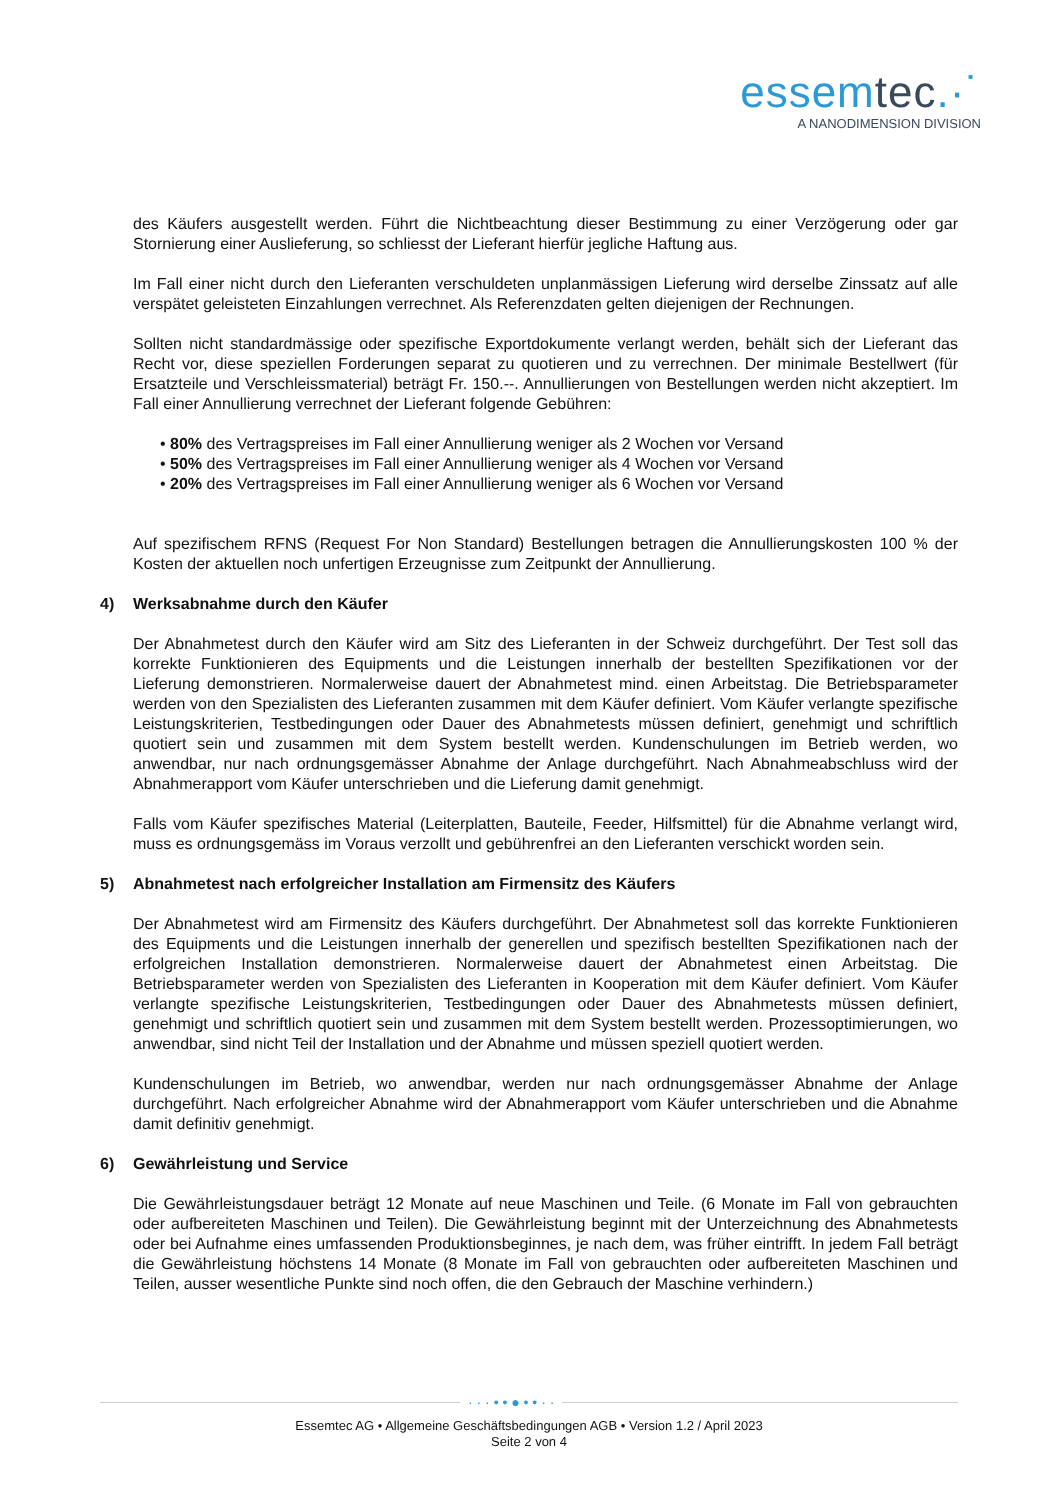essemtec.·˙
A NANODIMENSION DIVISION
des Käufers ausgestellt werden. Führt die Nichtbeachtung dieser Bestimmung zu einer Verzögerung oder gar Stornierung einer Auslieferung, so schliesst der Lieferant hierfür jegliche Haftung aus.
Im Fall einer nicht durch den Lieferanten verschuldeten unplanmässigen Lieferung wird derselbe Zinssatz auf alle verspätet geleisteten Einzahlungen verrechnet. Als Referenzdaten gelten diejenigen der Rechnungen.
Sollten nicht standardmässige oder spezifische Exportdokumente verlangt werden, behält sich der Lieferant das Recht vor, diese speziellen Forderungen separat zu quotieren und zu verrechnen. Der minimale Bestellwert (für Ersatzteile und Verschleissmaterial) beträgt Fr. 150.--. Annullierungen von Bestellungen werden nicht akzeptiert. Im Fall einer Annullierung verrechnet der Lieferant folgende Gebühren:
• 80% des Vertragspreises im Fall einer Annullierung weniger als 2 Wochen vor Versand
• 50% des Vertragspreises im Fall einer Annullierung weniger als 4 Wochen vor Versand
• 20% des Vertragspreises im Fall einer Annullierung weniger als 6 Wochen vor Versand
Auf spezifischem RFNS (Request For Non Standard) Bestellungen betragen die Annullierungskosten 100 % der Kosten der aktuellen noch unfertigen Erzeugnisse zum Zeitpunkt der Annullierung.
4) Werksabnahme durch den Käufer
Der Abnahmetest durch den Käufer wird am Sitz des Lieferanten in der Schweiz durchgeführt. Der Test soll das korrekte Funktionieren des Equipments und die Leistungen innerhalb der bestellten Spezifikationen vor der Lieferung demonstrieren. Normalerweise dauert der Abnahmetest mind. einen Arbeitstag. Die Betriebsparameter werden von den Spezialisten des Lieferanten zusammen mit dem Käufer definiert. Vom Käufer verlangte spezifische Leistungskriterien, Testbedingungen oder Dauer des Abnahmetests müssen definiert, genehmigt und schriftlich quotiert sein und zusammen mit dem System bestellt werden. Kundenschulungen im Betrieb werden, wo anwendbar, nur nach ordnungsgemässer Abnahme der Anlage durchgeführt. Nach Abnahmeabschluss wird der Abnahmerapport vom Käufer unterschrieben und die Lieferung damit genehmigt.
Falls vom Käufer spezifisches Material (Leiterplatten, Bauteile, Feeder, Hilfsmittel) für die Abnahme verlangt wird, muss es ordnungsgemäss im Voraus verzollt und gebührenfrei an den Lieferanten verschickt worden sein.
5) Abnahmetest nach erfolgreicher Installation am Firmensitz des Käufers
Der Abnahmetest wird am Firmensitz des Käufers durchgeführt. Der Abnahmetest soll das korrekte Funktionieren des Equipments und die Leistungen innerhalb der generellen und spezifisch bestellten Spezifikationen nach der erfolgreichen Installation demonstrieren. Normalerweise dauert der Abnahmetest einen Arbeitstag. Die Betriebsparameter werden von Spezialisten des Lieferanten in Kooperation mit dem Käufer definiert. Vom Käufer verlangte spezifische Leistungskriterien, Testbedingungen oder Dauer des Abnahmetests müssen definiert, genehmigt und schriftlich quotiert sein und zusammen mit dem System bestellt werden. Prozessoptimierungen, wo anwendbar, sind nicht Teil der Installation und der Abnahme und müssen speziell quotiert werden.
Kundenschulungen im Betrieb, wo anwendbar, werden nur nach ordnungsgemässer Abnahme der Anlage durchgeführt. Nach erfolgreicher Abnahme wird der Abnahmerapport vom Käufer unterschrieben und die Abnahme damit definitiv genehmigt.
6) Gewährleistung und Service
Die Gewährleistungsdauer beträgt 12 Monate auf neue Maschinen und Teile. (6 Monate im Fall von gebrauchten oder aufbereiteten Maschinen und Teilen). Die Gewährleistung beginnt mit der Unterzeichnung des Abnahmetests oder bei Aufnahme eines umfassenden Produktionsbeginnes, je nach dem, was früher eintrifft. In jedem Fall beträgt die Gewährleistung höchstens 14 Monate (8 Monate im Fall von gebrauchten oder aufbereiteten Maschinen und Teilen, ausser wesentliche Punkte sind noch offen, die den Gebrauch der Maschine verhindern.)
· · · • • ● • • · ·
Essemtec AG • Allgemeine Geschäftsbedingungen AGB • Version 1.2 / April 2023
Seite 2 von 4